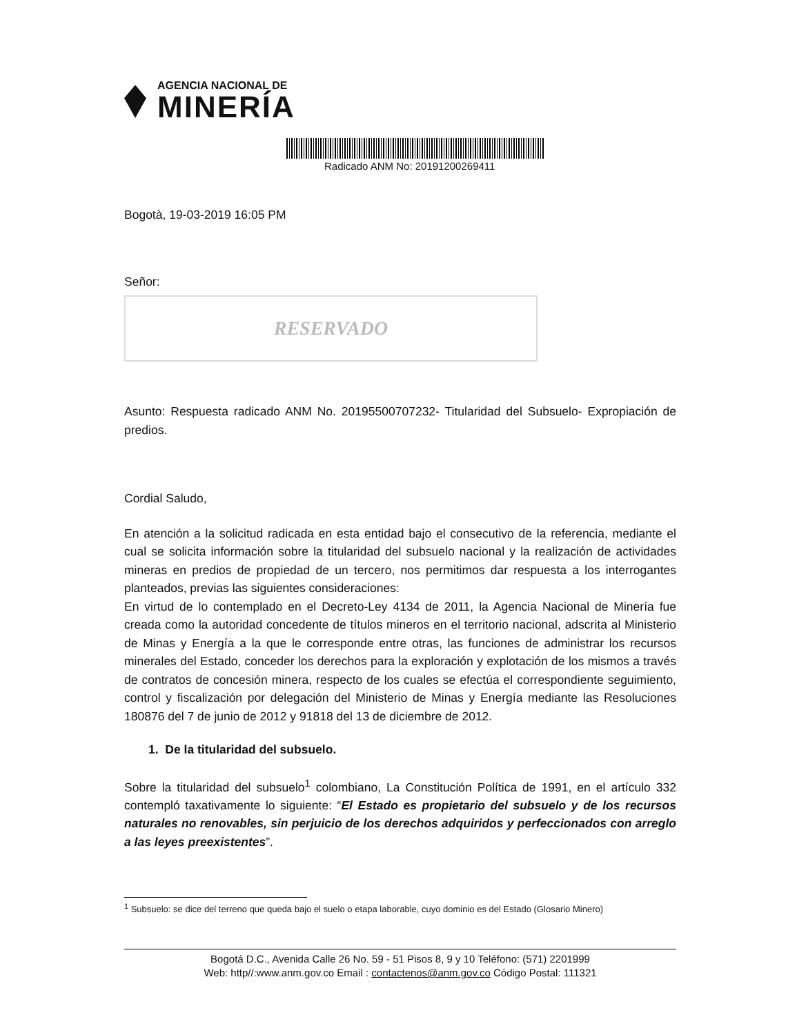AGENCIA NACIONAL DE
MINERÍA
Radicado ANM No: 20191200269411
Bogotà, 19-03-2019 16:05 PM
Señor:
RESERVADO
Asunto: Respuesta radicado ANM No. 20195500707232- Titularidad del Subsuelo- Expropiación de predios.
Cordial Saludo,
En atención a la solicitud radicada en esta entidad bajo el consecutivo de la referencia, mediante el cual se solicita información sobre la titularidad del subsuelo nacional y la realización de actividades mineras en predios de propiedad de un tercero, nos permitimos dar respuesta a los interrogantes planteados, previas las siguientes consideraciones:
En virtud de lo contemplado en el Decreto-Ley 4134 de 2011, la Agencia Nacional de Minería fue creada como la autoridad concedente de títulos mineros en el territorio nacional, adscrita al Ministerio de Minas y Energía a la que le corresponde entre otras, las funciones de administrar los recursos minerales del Estado, conceder los derechos para la exploración y explotación de los mismos a través de contratos de concesión minera, respecto de los cuales se efectúa el correspondiente seguimiento, control y fiscalización por delegación del Ministerio de Minas y Energía mediante las Resoluciones 180876 del 7 de junio de 2012 y 91818 del 13 de diciembre de 2012.
1. De la titularidad del subsuelo.
Sobre la titularidad del subsuelo<sup>1</sup> colombiano, La Constitución Política de 1991, en el artículo 332 contempló taxativamente lo siguiente: “El Estado es propietario del subsuelo y de los recursos naturales no renovables, sin perjuicio de los derechos adquiridos y perfeccionados con arreglo a las leyes preexistentes”.
<sup>1</sup> Subsuelo: se dice del terreno que queda bajo el suelo o etapa laborable, cuyo dominio es del Estado (Glosario Minero)
Bogotá D.C., Avenida Calle 26 No. 59 - 51 Pisos 8, 9 y 10 Teléfono: (571) 2201999
Web: http//:www.anm.gov.co Email : contactenos@anm.gov.co Código Postal: 111321